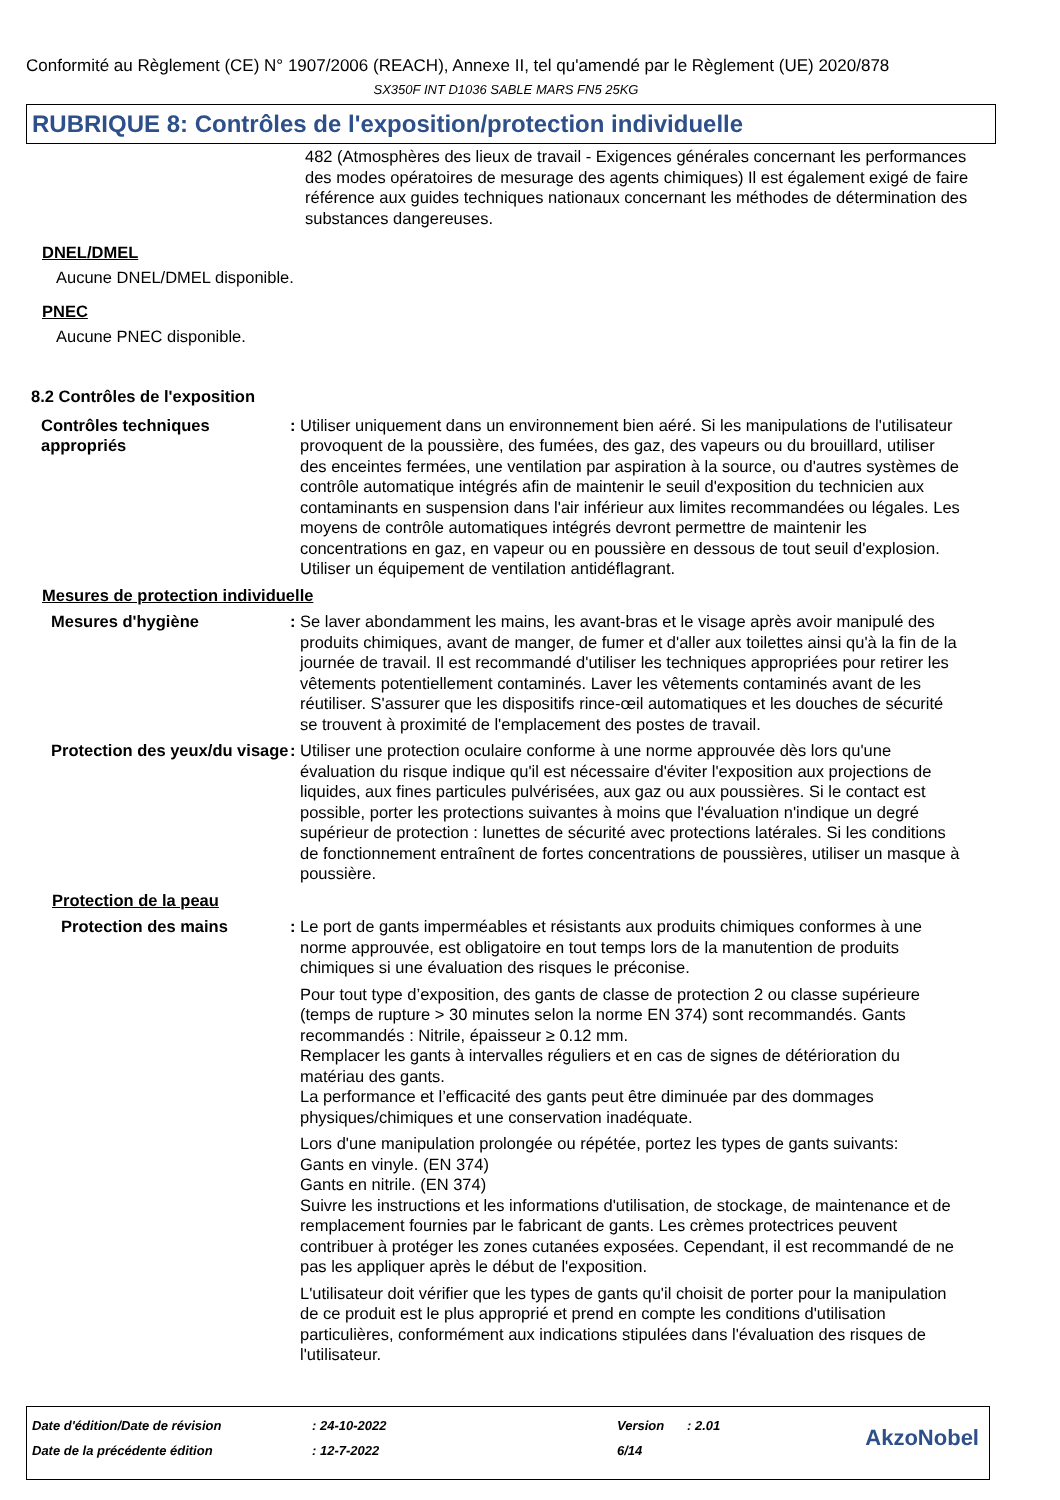Conformité au Règlement (CE) N° 1907/2006 (REACH), Annexe II, tel qu'amendé par le Règlement (UE) 2020/878
SX350F INT D1036 SABLE MARS FN5 25KG
RUBRIQUE 8: Contrôles de l'exposition/protection individuelle
482 (Atmosphères des lieux de travail - Exigences générales concernant les performances des modes opératoires de mesurage des agents chimiques) Il est également exigé de faire référence aux guides techniques nationaux concernant les méthodes de détermination des substances dangereuses.
DNEL/DMEL
Aucune DNEL/DMEL disponible.
PNEC
Aucune PNEC disponible.
8.2 Contrôles de l'exposition
Contrôles techniques appropriés
: Utiliser uniquement dans un environnement bien aéré. Si les manipulations de l'utilisateur provoquent de la poussière, des fumées, des gaz, des vapeurs ou du brouillard, utiliser des enceintes fermées, une ventilation par aspiration à la source, ou d'autres systèmes de contrôle automatique intégrés afin de maintenir le seuil d'exposition du technicien aux contaminants en suspension dans l'air inférieur aux limites recommandées ou légales. Les moyens de contrôle automatiques intégrés devront permettre de maintenir les concentrations en gaz, en vapeur ou en poussière en dessous de tout seuil d'explosion. Utiliser un équipement de ventilation antidéflagrant.
Mesures de protection individuelle
Mesures d'hygiène : Se laver abondamment les mains, les avant-bras et le visage après avoir manipulé des produits chimiques, avant de manger, de fumer et d'aller aux toilettes ainsi qu'à la fin de la journée de travail. Il est recommandé d'utiliser les techniques appropriées pour retirer les vêtements potentiellement contaminés. Laver les vêtements contaminés avant de les réutiliser. S'assurer que les dispositifs rince-œil automatiques et les douches de sécurité se trouvent à proximité de l'emplacement des postes de travail.
Protection des yeux/du visage
: Utiliser une protection oculaire conforme à une norme approuvée dès lors qu'une évaluation du risque indique qu'il est nécessaire d'éviter l'exposition aux projections de liquides, aux fines particules pulvérisées, aux gaz ou aux poussières. Si le contact est possible, porter les protections suivantes à moins que l'évaluation n'indique un degré supérieur de protection : lunettes de sécurité avec protections latérales. Si les conditions de fonctionnement entraînent de fortes concentrations de poussières, utiliser un masque à poussière.
Protection de la peau
Protection des mains : Le port de gants imperméables et résistants aux produits chimiques conformes à une norme approuvée, est obligatoire en tout temps lors de la manutention de produits chimiques si une évaluation des risques le préconise.
Pour tout type d’exposition, des gants de classe de protection 2 ou classe supérieure (temps de rupture > 30 minutes selon la norme EN 374) sont recommandés. Gants recommandés : Nitrile, épaisseur ≥ 0.12 mm.
Remplacer les gants à intervalles réguliers et en cas de signes de détérioration du matériau des gants.
La performance et l’efficacité des gants peut être diminuée par des dommages physiques/chimiques et une conservation inadéquate.
Lors d'une manipulation prolongée ou répétée, portez les types de gants suivants:
Gants en vinyle. (EN 374)
Gants en nitrile. (EN 374)
Suivre les instructions et les informations d'utilisation, de stockage, de maintenance et de remplacement fournies par le fabricant de gants. Les crèmes protectrices peuvent contribuer à protéger les zones cutanées exposées. Cependant, il est recommandé de ne pas les appliquer après le début de l'exposition.
L'utilisateur doit vérifier que les types de gants qu'il choisit de porter pour la manipulation de ce produit est le plus approprié et prend en compte les conditions d'utilisation particulières, conformément aux indications stipulées dans l'évaluation des risques de l'utilisateur.
Date d'édition/Date de révision: 24-10-2022 Version: 2.01
Date de la précédente édition: 12-7-2022 6/14
AkzoNobel